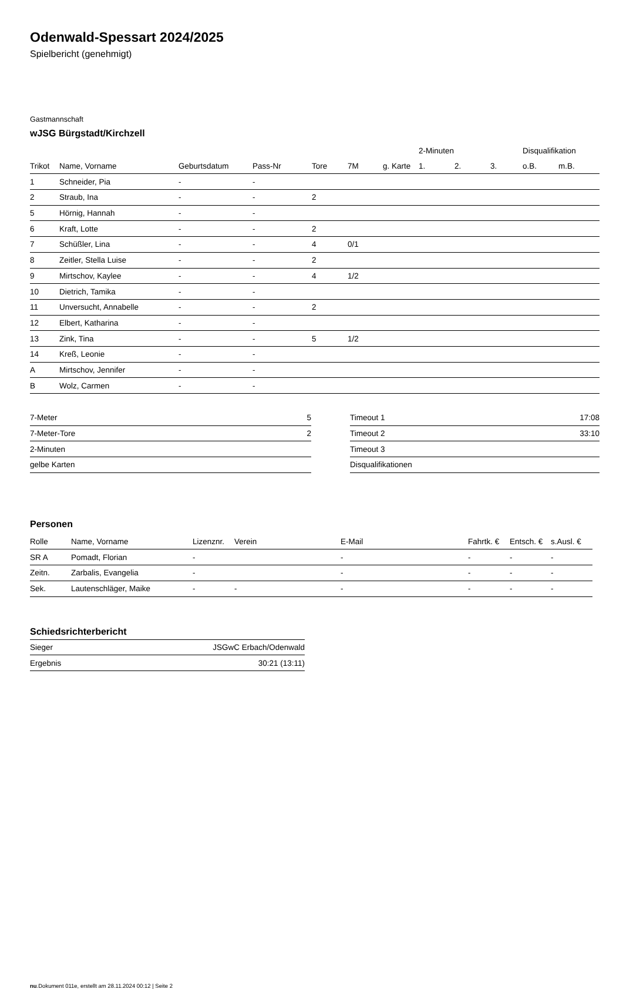Odenwald-Spessart 2024/2025
Spielbericht (genehmigt)
Gastmannschaft
wJSG Bürgstadt/Kirchzell
| | | | | | | | 2-Minuten | | | Disqualifikation | |
| --- | --- | --- | --- | --- | --- | --- | --- | --- | --- | --- | --- |
| Trikot | Name, Vorname | Geburtsdatum | Pass-Nr | Tore | 7M | g. Karte | 1. | 2. | 3. | o.B. | m.B. |
| 1 | Schneider, Pia | - | - | | | | | | | | |
| 2 | Straub, Ina | - | - | 2 | | | | | | | |
| 5 | Hörnig, Hannah | - | - | | | | | | | | |
| 6 | Kraft, Lotte | - | - | 2 | | | | | | | |
| 7 | Schüßler, Lina | - | - | 4 | 0/1 | | | | | | |
| 8 | Zeitler, Stella Luise | - | - | 2 | | | | | | | |
| 9 | Mirtschov, Kaylee | - | - | 4 | 1/2 | | | | | | |
| 10 | Dietrich, Tamika | - | - | | | | | | | | |
| 11 | Unversucht, Annabelle | - | - | 2 | | | | | | | |
| 12 | Elbert, Katharina | - | - | | | | | | | | |
| 13 | Zink, Tina | - | - | 5 | 1/2 | | | | | | |
| 14 | Kreß, Leonie | - | - | | | | | | | | |
| A | Mirtschov, Jennifer | - | - | | | | | | | | |
| B | Wolz, Carmen | - | - | | | | | | | | |
| 7-Meter | 5 |
| 7-Meter-Tore | 2 |
| 2-Minuten | |
| gelbe Karten | |
| Timeout 1 | 17:08 |
| Timeout 2 | 33:10 |
| Timeout 3 | |
| Disqualifikationen | |
Personen
| Rolle | Name, Vorname | Lizenznr. | Verein | E-Mail | Fahrtk. € | Entsch. € | s.Ausl. € |
| --- | --- | --- | --- | --- | --- | --- | --- |
| SR A | Pomadt, Florian | - | | - | - | - | - |
| Zeitn. | Zarbalis, Evangelia | - | | - | - | - | - |
| Sek. | Lautenschläger, Maike | - | - | - | - | - | - |
Schiedsrichterbericht
| Sieger | JSGwC Erbach/Odenwald |
| Ergebnis | 30:21 (13:11) |
nu.Dokument 011e, erstellt am 28.11.2024 00:12 | Seite 2